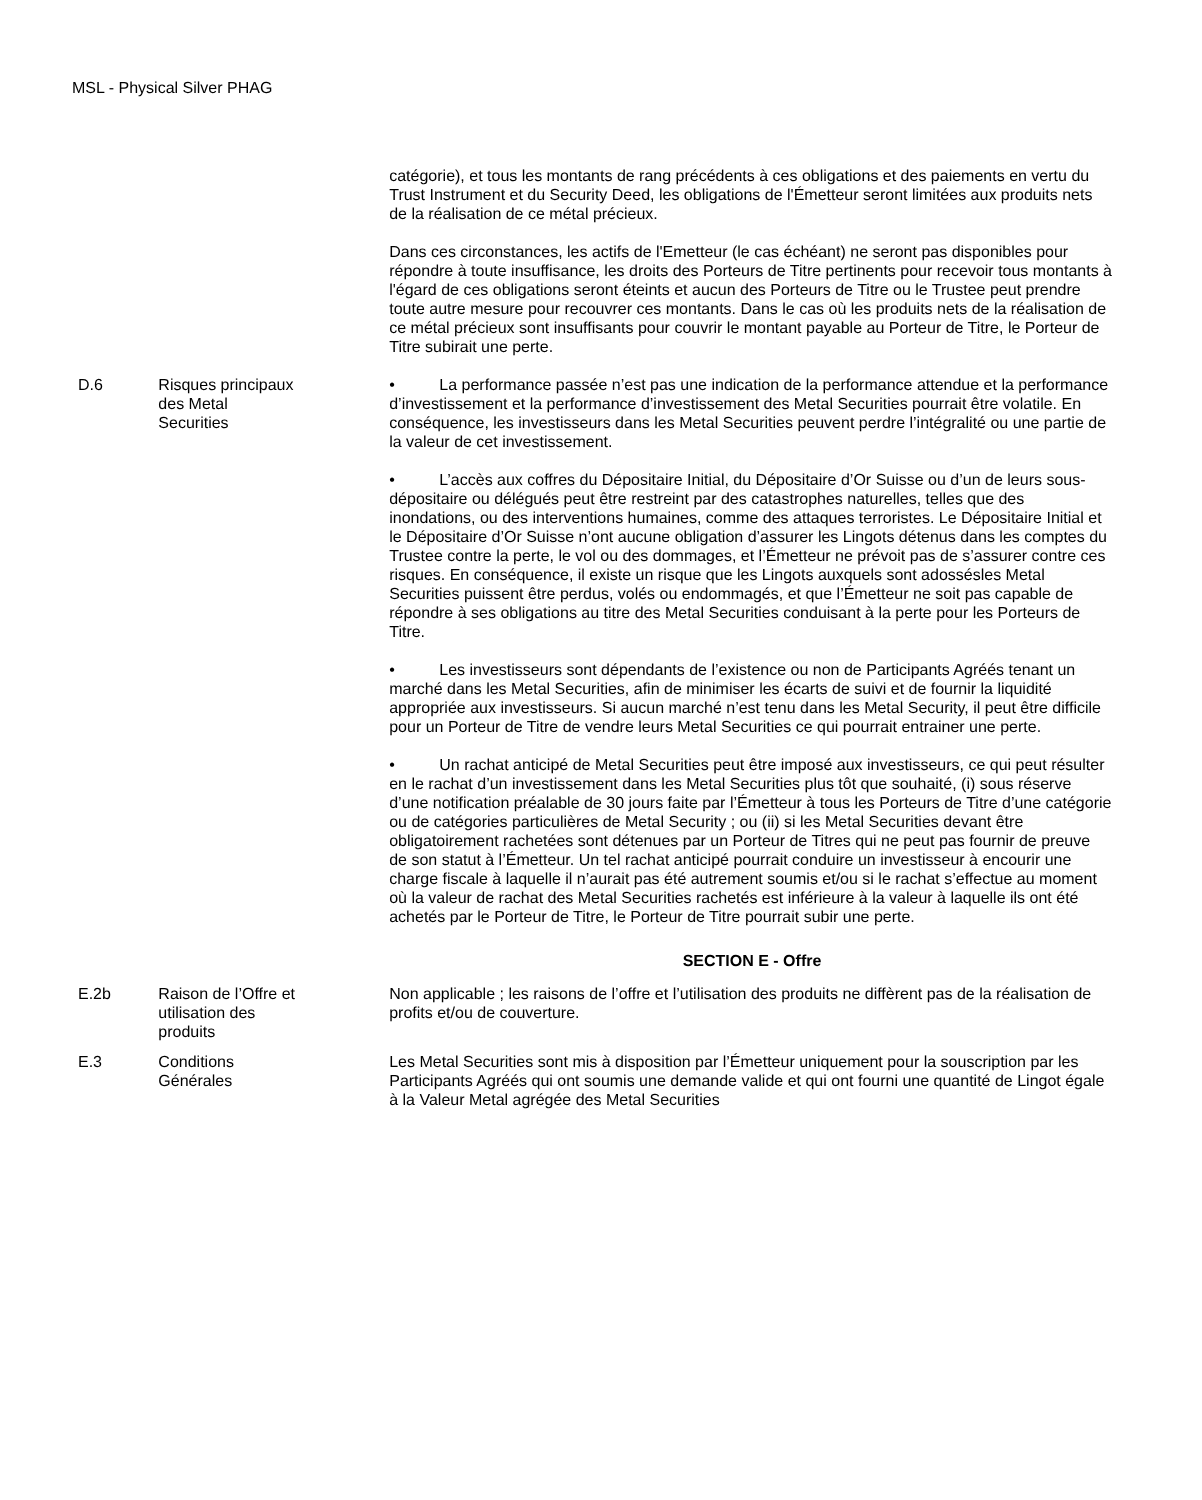MSL - Physical Silver PHAG
| | | catégorie), et tous les montants de rang précédents à ces obligations et des paiements en vertu du Trust Instrument et du Security Deed, les obligations de l'Émetteur seront limitées aux produits nets de la réalisation de ce métal précieux. Dans ces circonstances, les actifs de l'Emetteur (le cas échéant) ne seront pas disponibles pour répondre à toute insuffisance, les droits des Porteurs de Titre pertinents pour recevoir tous montants à l'égard de ces obligations seront éteints et aucun des Porteurs de Titre ou le Trustee peut prendre toute autre mesure pour recouvrer ces montants. Dans le cas où les produits nets de la réalisation de ce métal précieux sont insuffisants pour couvrir le montant payable au Porteur de Titre, le Porteur de Titre subirait une perte. |
| D.6 | Risques principaux des Metal Securities | • La performance passée n’est pas une indication de la performance attendue et la performance d’investissement et la performance d’investissement des Metal Securities pourrait être volatile. En conséquence, les investisseurs dans les Metal Securities peuvent perdre l’intégralité ou une partie de la valeur de cet investissement. • L’accès aux coffres du Dépositaire Initial, du Dépositaire d’Or Suisse ou d’un de leurs sous-dépositaire ou délégués peut être restreint par des catastrophes naturelles, telles que des inondations, ou des interventions humaines, comme des attaques terroristes. Le Dépositaire Initial et le Dépositaire d’Or Suisse n’ont aucune obligation d’assurer les Lingots détenus dans les comptes du Trustee contre la perte, le vol ou des dommages, et l’Émetteur ne prévoit pas de s’assurer contre ces risques. En conséquence, il existe un risque que les Lingots auxquels sont adossésles Metal Securities puissent être perdus, volés ou endommagés, et que l’Émetteur ne soit pas capable de répondre à ses obligations au titre des Metal Securities conduisant à la perte pour les Porteurs de Titre. • Les investisseurs sont dépendants de l’existence ou non de Participants Agréés tenant un marché dans les Metal Securities, afin de minimiser les écarts de suivi et de fournir la liquidité appropriée aux investisseurs. Si aucun marché n’est tenu dans les Metal Security, il peut être difficile pour un Porteur de Titre de vendre leurs Metal Securities ce qui pourrait entrainer une perte. • Un rachat anticipé de Metal Securities peut être imposé aux investisseurs, ce qui peut résulter en le rachat d’un investissement dans les Metal Securities plus tôt que souhaité, (i) sous réserve d’une notification préalable de 30 jours faite par l’Émetteur à tous les Porteurs de Titre d’une catégorie ou de catégories particulières de Metal Security ; ou (ii) si les Metal Securities devant être obligatoirement rachetées sont détenues par un Porteur de Titres qui ne peut pas fournir de preuve de son statut à l’Émetteur. Un tel rachat anticipé pourrait conduire un investisseur à encourir une charge fiscale à laquelle il n’aurait pas été autrement soumis et/ou si le rachat s’effectue au moment où la valeur de rachat des Metal Securities rachetés est inférieure à la valeur à laquelle ils ont été achetés par le Porteur de Titre, le Porteur de Titre pourrait subir une perte. |
| SECTION E - Offre | | |
| E.2b | Raison de l’Offre et utilisation des produits | Non applicable ; les raisons de l’offre et l’utilisation des produits ne diffèrent pas de la réalisation de profits et/ou de couverture. |
| E.3 | Conditions Générales | Les Metal Securities sont mis à disposition par l’Émetteur uniquement pour la souscription par les Participants Agréés qui ont soumis une demande valide et qui ont fourni une quantité de Lingot égale à la Valeur Metal agrégée des Metal Securities |